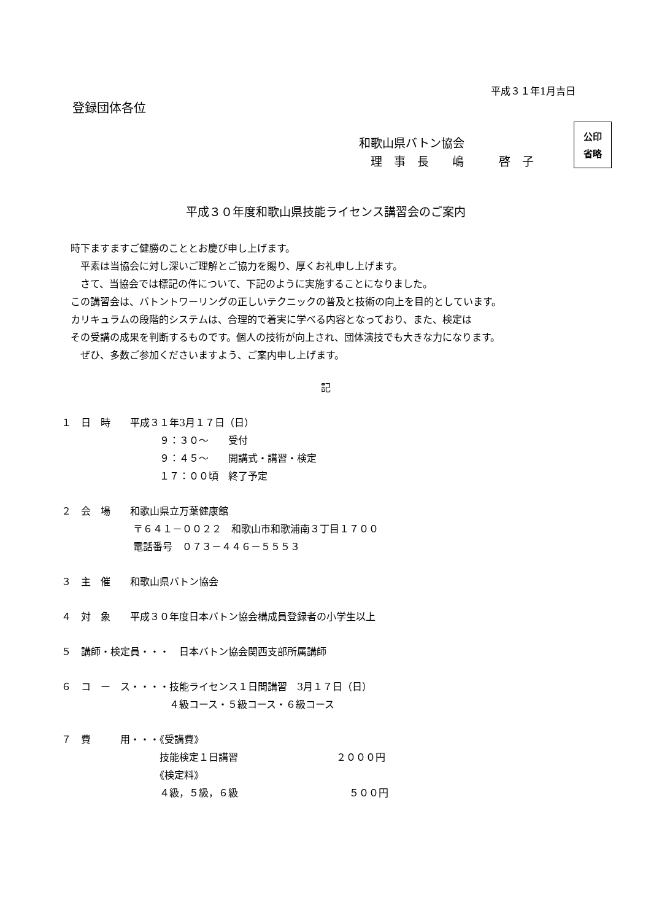平成３１年1月吉日
登録団体各位
和歌山県バトン協会
　理　事　長　　嶋　　　啓　子
公印
省略
平成３０年度和歌山県技能ライセンス講習会のご案内
時下ますますご健勝のこととお慶び申し上げます。
　平素は当協会に対し深いご理解とご協力を賜り、厚くお礼申し上げます。
　さて、当協会では標記の件について、下記のように実施することになりました。
この講習会は、バトントワーリングの正しいテクニックの普及と技術の向上を目的としています。
カリキュラムの段階的システムは、合理的で着実に学べる内容となっており、また、検定は
その受講の成果を判断するものです。個人の技術が向上され、団体演技でも大きな力になります。
　ぜひ、多数ご参加くださいますよう、ご案内申し上げます。
記
１　日　時　　平成３１年3月１７日（日）
　　　　　　　　　　９：３０～　　受付
　　　　　　　　　　９：４５～　　開講式・講習・検定
　　　　　　　　　　１７：００頃　終了予定
２　会　場　　和歌山県立万葉健康館
　　　　　　　 〒６４１－００２２　和歌山市和歌浦南３丁目１７００
　　　　　　　 電話番号　０７３－４４６－５５５３
３　主　催　　和歌山県バトン協会
４　対　象　　平成３０年度日本バトン協会構成員登録者の小学生以上
５　講師・検定員・・・　日本バトン協会関西支部所属講師
６　コ　ー　ス・・・・技能ライセンス１日間講習　3月１７日（日）
　　　　　　　　　　　４級コース・５級コース・６級コース
７　費　　　用・・・《受講費》
　　　　　　　　　　技能検定１日講習　　　　　　　　　　２０００円
　　　　　　　　　　《検定料》
　　　　　　　　　　４級，５級，６級　　　　　　　　　　　 ５００円